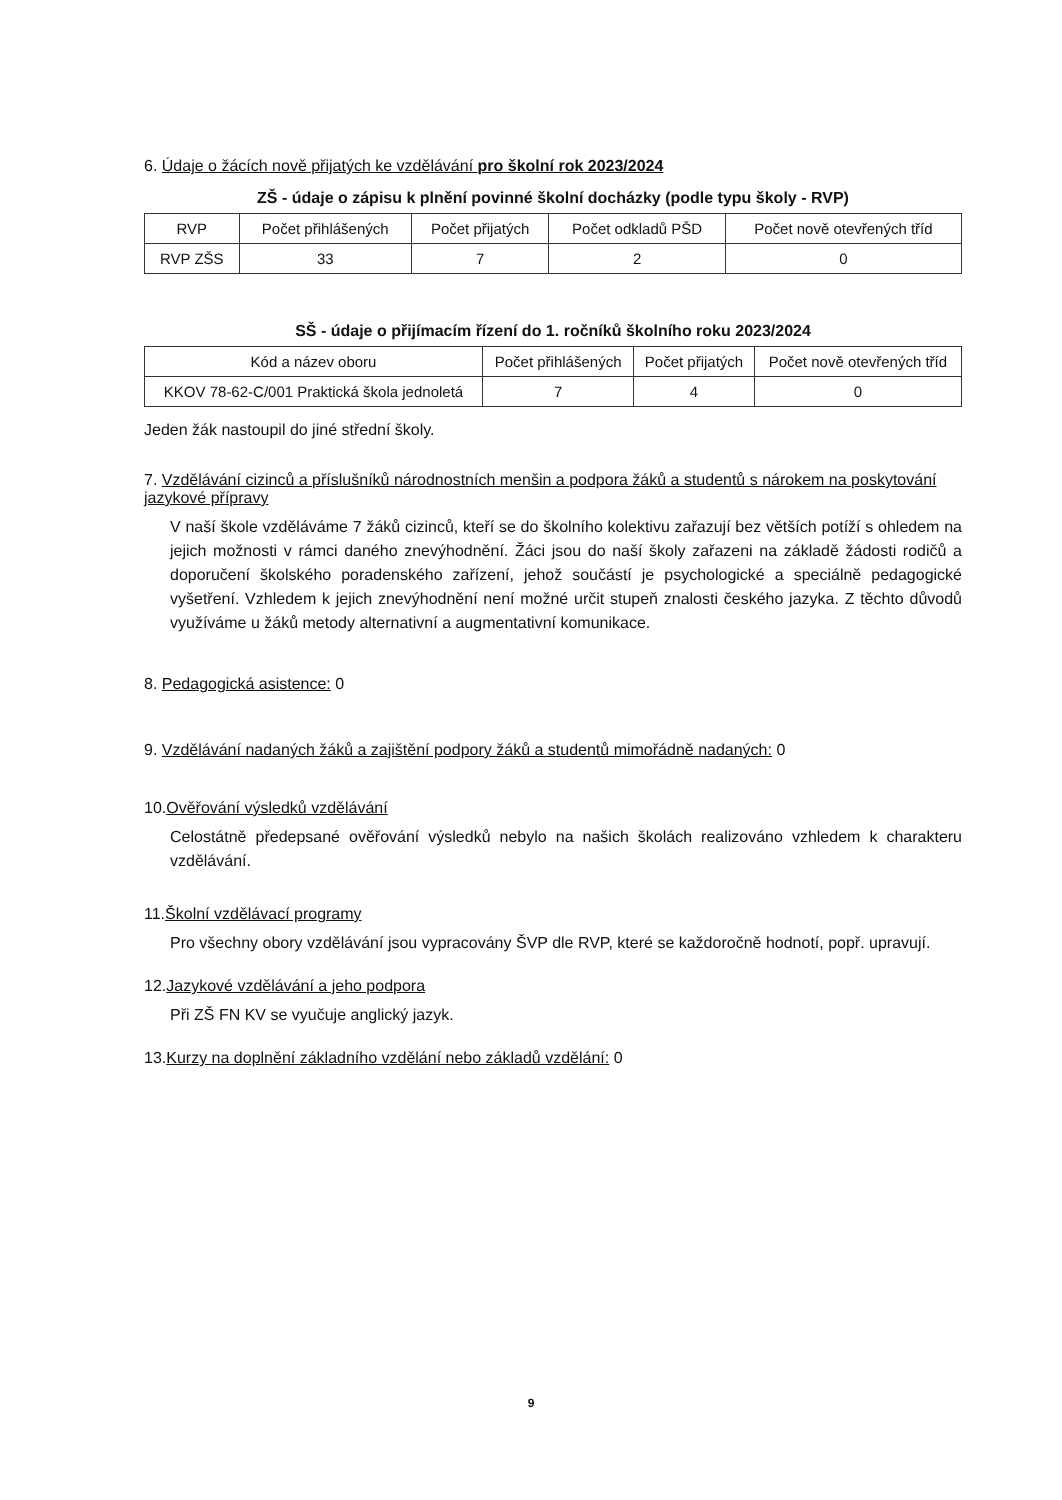6. Údaje o žácích nově přijatých ke vzdělávání pro školní rok 2023/2024
ZŠ - údaje o zápisu k plnění povinné školní docházky (podle typu školy - RVP)
| RVP | Počet přihlášených | Počet přijatých | Počet odkladů PŠD | Počet nově otevřených tříd |
| --- | --- | --- | --- | --- |
| RVP ZŠS | 33 | 7 | 2 | 0 |
SŠ - údaje o přijímacím řízení do 1. ročníků školního roku 2023/2024
| Kód a název oboru | Počet přihlášených | Počet přijatých | Počet nově otevřených tříd |
| --- | --- | --- | --- |
| KKOV 78-62-C/001 Praktická škola jednoletá | 7 | 4 | 0 |
Jeden žák nastoupil do jiné střední školy.
7. Vzdělávání cizinců a příslušníků národnostních menšin a podpora žáků a studentů s nárokem na poskytování jazykové přípravy
V naší škole vzděláváme 7 žáků cizinců, kteří se do školního kolektivu zařazují bez větších potíží s ohledem na jejich možnosti v rámci daného znevýhodnění. Žáci jsou do naší školy zařazeni na základě žádosti rodičů a doporučení školského poradenského zařízení, jehož součástí je psychologické a speciálně pedagogické vyšetření. Vzhledem k jejich znevýhodnění není možné určit stupeň znalosti českého jazyka. Z těchto důvodů využíváme u žáků metody alternativní a augmentativní komunikace.
8. Pedagogická asistence: 0
9. Vzdělávání nadaných žáků a zajištění podpory žáků a studentů mimořádně nadaných: 0
10.Ověřování výsledků vzdělávání
Celostátně předepsané ověřování výsledků nebylo na našich školách realizováno vzhledem k charakteru vzdělávání.
11.Školní vzdělávací programy
Pro všechny obory vzdělávání jsou vypracovány ŠVP dle RVP, které se každoročně hodnotí, popř. upravují.
12.Jazykové vzdělávání a jeho podpora
Při ZŠ FN KV se vyučuje anglický jazyk.
13.Kurzy na doplnění základního vzdělání nebo základů vzdělání: 0
9